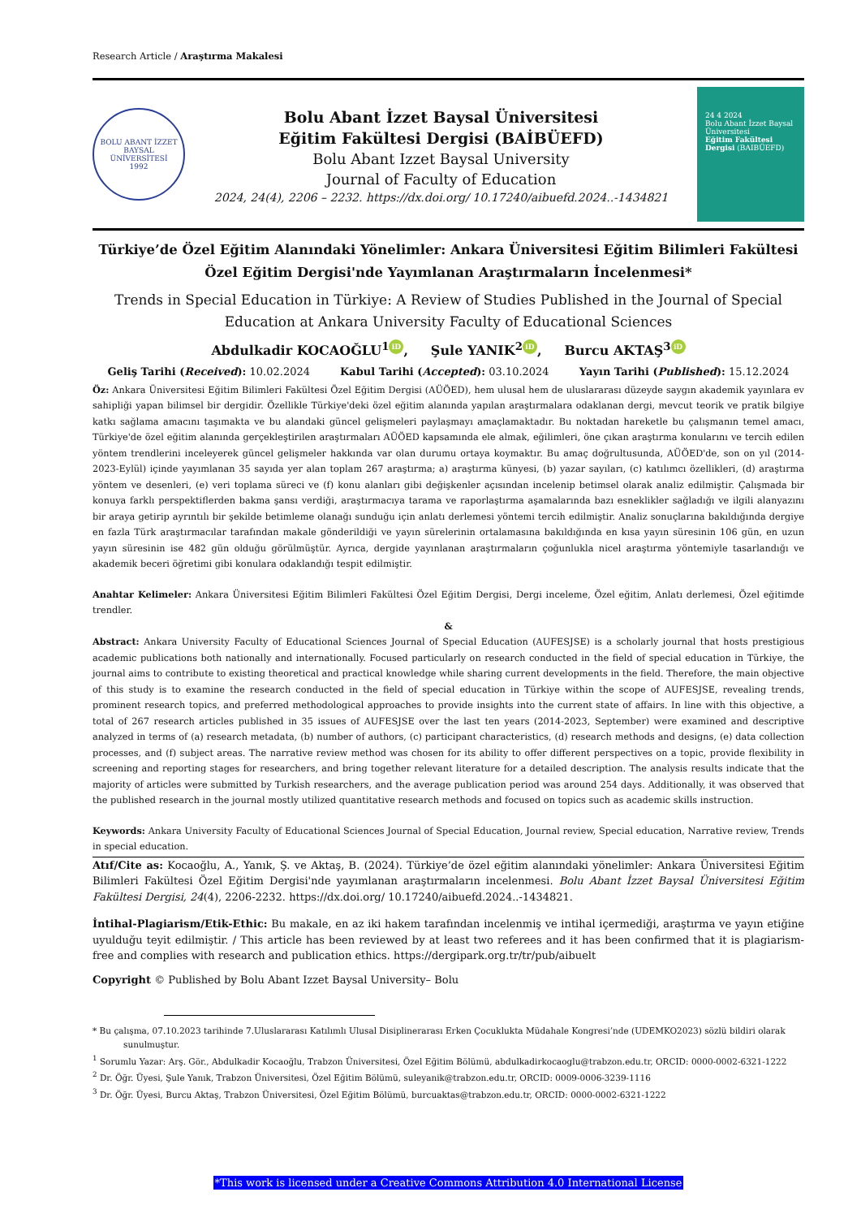Research Article / Araştırma Makalesi
BOLU ABANT İZZET BAYSAL ÜNİVERSİTESİ
1992
Bolu Abant İzzet Baysal Üniversitesi
Eğitim Fakültesi Dergisi (BAİBÜEFD)
Bolu Abant Izzet Baysal University
Journal of Faculty of Education
2024, 24(4), 2206 – 2232. https://dx.doi.org/ 10.17240/aibuefd.2024..-1434821
24 4 2024
Bolu Abant İzzet Baysal Üniversitesi
Eğitim Fakültesi Dergisi (BAIBÜEFD)
Türkiye’de Özel Eğitim Alanındaki Yönelimler: Ankara Üniversitesi Eğitim Bilimleri Fakültesi Özel Eğitim Dergisi'nde Yayımlanan Araştırmaların İncelenmesi*
Trends in Special Education in Türkiye: A Review of Studies Published in the Journal of Special Education at Ankara University Faculty of Educational Sciences
Abdulkadir KOCAOĞLU<sup>1</sup> iD, Şule YANIK<sup>2</sup> iD, Burcu AKTAŞ<sup>3</sup> iD
Geliş Tarihi (Received): 10.02.2024 Kabul Tarihi (Accepted): 03.10.2024 Yayın Tarihi (Published): 15.12.2024
Öz: Ankara Üniversitesi Eğitim Bilimleri Fakültesi Özel Eğitim Dergisi (AÜÖED), hem ulusal hem de uluslararası düzeyde saygın akademik yayınlara ev sahipliği yapan bilimsel bir dergidir. Özellikle Türkiye'deki özel eğitim alanında yapılan araştırmalara odaklanan dergi, mevcut teorik ve pratik bilgiye katkı sağlama amacını taşımakta ve bu alandaki güncel gelişmeleri paylaşmayı amaçlamaktadır. Bu noktadan hareketle bu çalışmanın temel amacı, Türkiye'de özel eğitim alanında gerçekleştirilen araştırmaları AÜÖED kapsamında ele almak, eğilimleri, öne çıkan araştırma konularını ve tercih edilen yöntem trendlerini inceleyerek güncel gelişmeler hakkında var olan durumu ortaya koymaktır. Bu amaç doğrultusunda, AÜÖED'de, son on yıl (2014-2023-Eylül) içinde yayımlanan 35 sayıda yer alan toplam 267 araştırma; a) araştırma künyesi, (b) yazar sayıları, (c) katılımcı özellikleri, (d) araştırma yöntem ve desenleri, (e) veri toplama süreci ve (f) konu alanları gibi değişkenler açısından incelenip betimsel olarak analiz edilmiştir. Çalışmada bir konuya farklı perspektiflerden bakma şansı verdiği, araştırmacıya tarama ve raporlaştırma aşamalarında bazı esneklikler sağladığı ve ilgili alanyazını bir araya getirip ayrıntılı bir şekilde betimleme olanağı sunduğu için anlatı derlemesi yöntemi tercih edilmiştir. Analiz sonuçlarına bakıldığında dergiye en fazla Türk araştırmacılar tarafından makale gönderildiği ve yayın sürelerinin ortalamasına bakıldığında en kısa yayın süresinin 106 gün, en uzun yayın süresinin ise 482 gün olduğu görülmüştür. Ayrıca, dergide yayınlanan araştırmaların çoğunlukla nicel araştırma yöntemiyle tasarlandığı ve akademik beceri öğretimi gibi konulara odaklandığı tespit edilmiştir.
Anahtar Kelimeler: Ankara Üniversitesi Eğitim Bilimleri Fakültesi Özel Eğitim Dergisi, Dergi inceleme, Özel eğitim, Anlatı derlemesi, Özel eğitimde trendler.
&
Abstract: Ankara University Faculty of Educational Sciences Journal of Special Education (AUFESJSE) is a scholarly journal that hosts prestigious academic publications both nationally and internationally. Focused particularly on research conducted in the field of special education in Türkiye, the journal aims to contribute to existing theoretical and practical knowledge while sharing current developments in the field. Therefore, the main objective of this study is to examine the research conducted in the field of special education in Türkiye within the scope of AUFESJSE, revealing trends, prominent research topics, and preferred methodological approaches to provide insights into the current state of affairs. In line with this objective, a total of 267 research articles published in 35 issues of AUFESJSE over the last ten years (2014-2023, September) were examined and descriptive analyzed in terms of (a) research metadata, (b) number of authors, (c) participant characteristics, (d) research methods and designs, (e) data collection processes, and (f) subject areas. The narrative review method was chosen for its ability to offer different perspectives on a topic, provide flexibility in screening and reporting stages for researchers, and bring together relevant literature for a detailed description. The analysis results indicate that the majority of articles were submitted by Turkish researchers, and the average publication period was around 254 days. Additionally, it was observed that the published research in the journal mostly utilized quantitative research methods and focused on topics such as academic skills instruction.
Keywords: Ankara University Faculty of Educational Sciences Journal of Special Education, Journal review, Special education, Narrative review, Trends in special education.
Atıf/Cite as: Kocaoğlu, A., Yanık, Ş. ve Aktaş, B. (2024). Türkiye’de özel eğitim alanındaki yönelimler: Ankara Üniversitesi Eğitim Bilimleri Fakültesi Özel Eğitim Dergisi'nde yayımlanan araştırmaların incelenmesi. Bolu Abant İzzet Baysal Üniversitesi Eğitim Fakültesi Dergisi, 24(4), 2206-2232. https://dx.doi.org/ 10.17240/aibuefd.2024..-1434821.
İntihal-Plagiarism/Etik-Ethic: Bu makale, en az iki hakem tarafından incelenmiş ve intihal içermediği, araştırma ve yayın etiğine uyulduğu teyit edilmiştir. / This article has been reviewed by at least two referees and it has been confirmed that it is plagiarism-free and complies with research and publication ethics. https://dergipark.org.tr/tr/pub/aibuelt
Copyright © Published by Bolu Abant Izzet Baysal University– Bolu
* Bu çalışma, 07.10.2023 tarihinde 7.Uluslararası Katılımlı Ulusal Disiplinerarası Erken Çocuklukta Müdahale Kongresi’nde (UDEMKO2023) sözlü bildiri olarak sunulmuştur.
<sup>1</sup> Sorumlu Yazar: Arş. Gör., Abdulkadir Kocaoğlu, Trabzon Üniversitesi, Özel Eğitim Bölümü, abdulkadirkocaoglu@trabzon.edu.tr, ORCID: 0000-0002-6321-1222
<sup>2</sup> Dr. Öğr. Üyesi, Şule Yanık, Trabzon Üniversitesi, Özel Eğitim Bölümü, suleyanik@trabzon.edu.tr, ORCID: 0009-0006-3239-1116
<sup>3</sup> Dr. Öğr. Üyesi, Burcu Aktaş, Trabzon Üniversitesi, Özel Eğitim Bölümü, burcuaktas@trabzon.edu.tr, ORCID: 0000-0002-6321-1222
*This work is licensed under a Creative Commons Attribution 4.0 International License